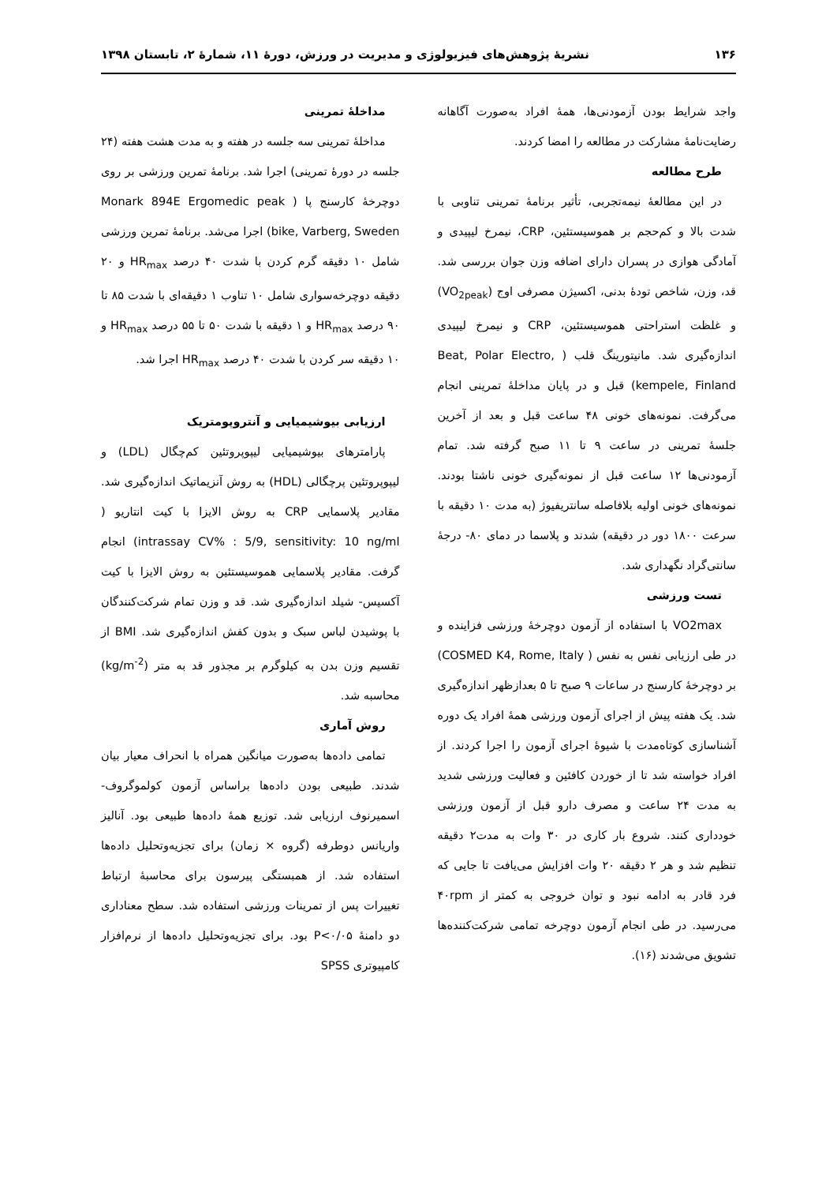۱۳۶ نشریهٔ پژوهش‌های فیزیولوژی و مدیریت در ورزش، دورهٔ ۱۱، شمارهٔ ۲، تابستان ۱۳۹۸
واجد شرایط بودن آزمودنی‌ها، همهٔ افراد به‌صورت آگاهانه رضایت‌نامهٔ مشارکت در مطالعه را امضا کردند.
طرح مطالعه
در این مطالعهٔ نیمه‌تجربی، تأثیر برنامهٔ تمرینی تناوبی با شدت بالا و کم‌حجم بر هموسیستئین، CRP، نیمرخ لیپیدی و آمادگی هوازی در پسران دارای اضافه وزن جوان بررسی شد. قد، وزن، شاخص تودهٔ بدنی، اکسیژن مصرفی اوج (VO<sub>2peak</sub>) و غلظت استراحتی هموسیستئین، CRP و نیمرخ لیپیدی اندازه‌گیری شد. مانیتورینگ قلب ( Beat, Polar Electro, kempele, Finland) قبل و در پایان مداخلهٔ تمرینی انجام می‌گرفت. نمونه‌های خونی ۴۸ ساعت قبل و بعد از آخرین جلسهٔ تمرینی در ساعت ۹ تا ۱۱ صبح گرفته شد. تمام آزمودنی‌ها ۱۲ ساعت قبل از نمونه‌گیری خونی ناشتا بودند. نمونه‌های خونی اولیه بلافاصله سانتریفیوژ (به مدت ۱۰ دقیقه با سرعت ۱۸۰۰ دور در دقیقه) شدند و پلاسما در دمای ۸۰- درجهٔ سانتی‌گراد نگهداری شد.
تست ورزشی
VO2max با استفاده از آزمون دوچرخهٔ ورزشی فزاینده و در طی ارزیابی نفس به نفس ( COSMED K4, Rome, Italy) بر دوچرخهٔ کارسنج در ساعات ۹ صبح تا ۵ بعدازظهر اندازه‌گیری شد. یک هفته پیش از اجرای آزمون ورزشی همهٔ افراد یک دوره آشناسازی کوتاه‌مدت با شیوهٔ اجرای آزمون را اجرا کردند. از افراد خواسته شد تا از خوردن کافئین و فعالیت ورزشی شدید به مدت ۲۴ ساعت و مصرف دارو قبل از آزمون ورزشی خودداری کنند. شروع بار کاری در ۳۰ وات به مدت۲ دقیقه تنظیم شد و هر ۲ دقیقه ۲۰ وات افزایش می‌یافت تا جایی که فرد قادر به ادامه نبود و توان خروجی به کمتر از ۴۰rpm می‌رسید. در طی انجام آزمون دوچرخه تمامی شرکت‌کننده‌ها تشویق می‌شدند (۱۶).
مداخلهٔ تمرینی
مداخلهٔ تمرینی سه جلسه در هفته و به مدت هشت هفته (۲۴ جلسه در دورهٔ تمرینی) اجرا شد. برنامهٔ تمرین ورزشی بر روی دوچرخهٔ کارسنج پا ( Monark 894E Ergomedic peak bike, Varberg, Sweden) اجرا می‌شد. برنامهٔ تمرین ورزشی شامل ۱۰ دقیقه گرم کردن با شدت ۴۰ درصد HR<sub>max</sub> و ۲۰ دقیقه دوچرخه‌سواری شامل ۱۰ تناوب ۱ دقیقه‌ای با شدت ۸۵ تا ۹۰ درصد HR<sub>max</sub> و ۱ دقیقه با شدت ۵۰ تا ۵۵ درصد HR<sub>max</sub> و ۱۰ دقیقه سر کردن با شدت ۴۰ درصد HR<sub>max</sub> اجرا شد.
ارزیابی بیوشیمیایی و آنتروپومتریک
پارامترهای بیوشیمیایی لیپوپروتئین کم‌چگال (LDL) و لیپوپروتئین پرچگالی (HDL) به روش آنزیماتیک اندازه‌گیری شد. مقادیر پلاسمایی CRP به روش الایزا با کیت انتاریو ( intrassay CV% : 5/9, sensitivity: 10 ng/ml) انجام گرفت. مقادیر پلاسمایی هموسیستئین به روش الایزا با کیت آکسیس- شیلد اندازه‌گیری شد. قد و وزن تمام شرکت‌کنندگان با پوشیدن لباس سبک و بدون کفش اندازه‌گیری شد. BMI از تقسیم وزن بدن به کیلوگرم بر مجذور قد به متر (kg/m<sup>-2</sup>) محاسبه شد.
روش آماری
تمامی داده‌ها به‌صورت میانگین همراه با انحراف معیار بیان شدند. طبیعی بودن داده‌ها براساس آزمون کولموگروف- اسمیرنوف ارزیابی شد. توزیع همهٔ داده‌ها طبیعی بود. آنالیز واریانس دوطرفه (گروه × زمان) برای تجزیه‌وتحلیل داده‌ها استفاده شد. از همبستگی پیرسون برای محاسبهٔ ارتباط تغییرات پس از تمرینات ورزشی استفاده شد. سطح معناداری دو دامنهٔ P<۰/۰۵ بود. برای تجزیه‌وتحلیل داده‌ها از نرم‌افزار کامپیوتری SPSS